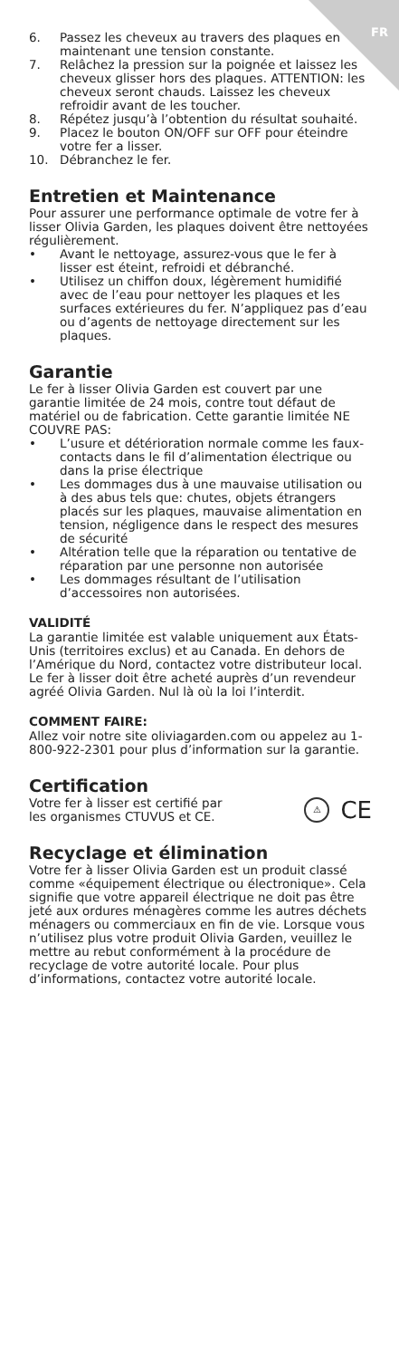FR
6. Passez les cheveux au travers des plaques en maintenant une tension constante.
7. Relâchez la pression sur la poignée et laissez les cheveux glisser hors des plaques. ATTENTION: les cheveux seront chauds. Laissez les cheveux refroidir avant de les toucher.
8. Répétez jusqu’à l’obtention du résultat souhaité.
9. Placez le bouton ON/OFF sur OFF pour éteindre votre fer a lisser.
10. Débranchez le fer.
Entretien et Maintenance
Pour assurer une performance optimale de votre fer à lisser Olivia Garden, les plaques doivent être nettoyées régulièrement.
• Avant le nettoyage, assurez-vous que le fer à lisser est éteint, refroidi et débranché.
• Utilisez un chiffon doux, légèrement humidifié avec de l’eau pour nettoyer les plaques et les surfaces extérieures du fer. N’appliquez pas d’eau ou d’agents de nettoyage directement sur les plaques.
Garantie
Le fer à lisser Olivia Garden est couvert par une garantie limitée de 24 mois, contre tout défaut de matériel ou de fabrication. Cette garantie limitée NE COUVRE PAS:
• L’usure et détérioration normale comme les faux-contacts dans le fil d’alimentation électrique ou dans la prise électrique
• Les dommages dus à une mauvaise utilisation ou à des abus tels que: chutes, objets étrangers placés sur les plaques, mauvaise alimentation en tension, négligence dans le respect des mesures de sécurité
• Altération telle que la réparation ou tentative de réparation par une personne non autorisée
• Les dommages résultant de l’utilisation d’accessoires non autorisées.
VALIDITÉ
La garantie limitée est valable uniquement aux États-Unis (territoires exclus) et au Canada. En dehors de l’Amérique du Nord, contactez votre distributeur local. Le fer à lisser doit être acheté auprès d’un revendeur agréé Olivia Garden. Nul là où la loi l’interdit.
COMMENT FAIRE:
Allez voir notre site oliviagarden.com ou appelez au 1-800-922-2301 pour plus d’information sur la garantie.
Certification
Votre fer à lisser est certifié par
les organismes CTUVUS et CE.
⚠ CE
Recyclage et élimination
Votre fer à lisser Olivia Garden est un produit classé comme «équipement électrique ou électronique». Cela signifie que votre appareil électrique ne doit pas être jeté aux ordures ménagères comme les autres déchets ménagers ou commerciaux en fin de vie. Lorsque vous n’utilisez plus votre produit Olivia Garden, veuillez le mettre au rebut conformément à la procédure de recyclage de votre autorité locale. Pour plus d’informations, contactez votre autorité locale.